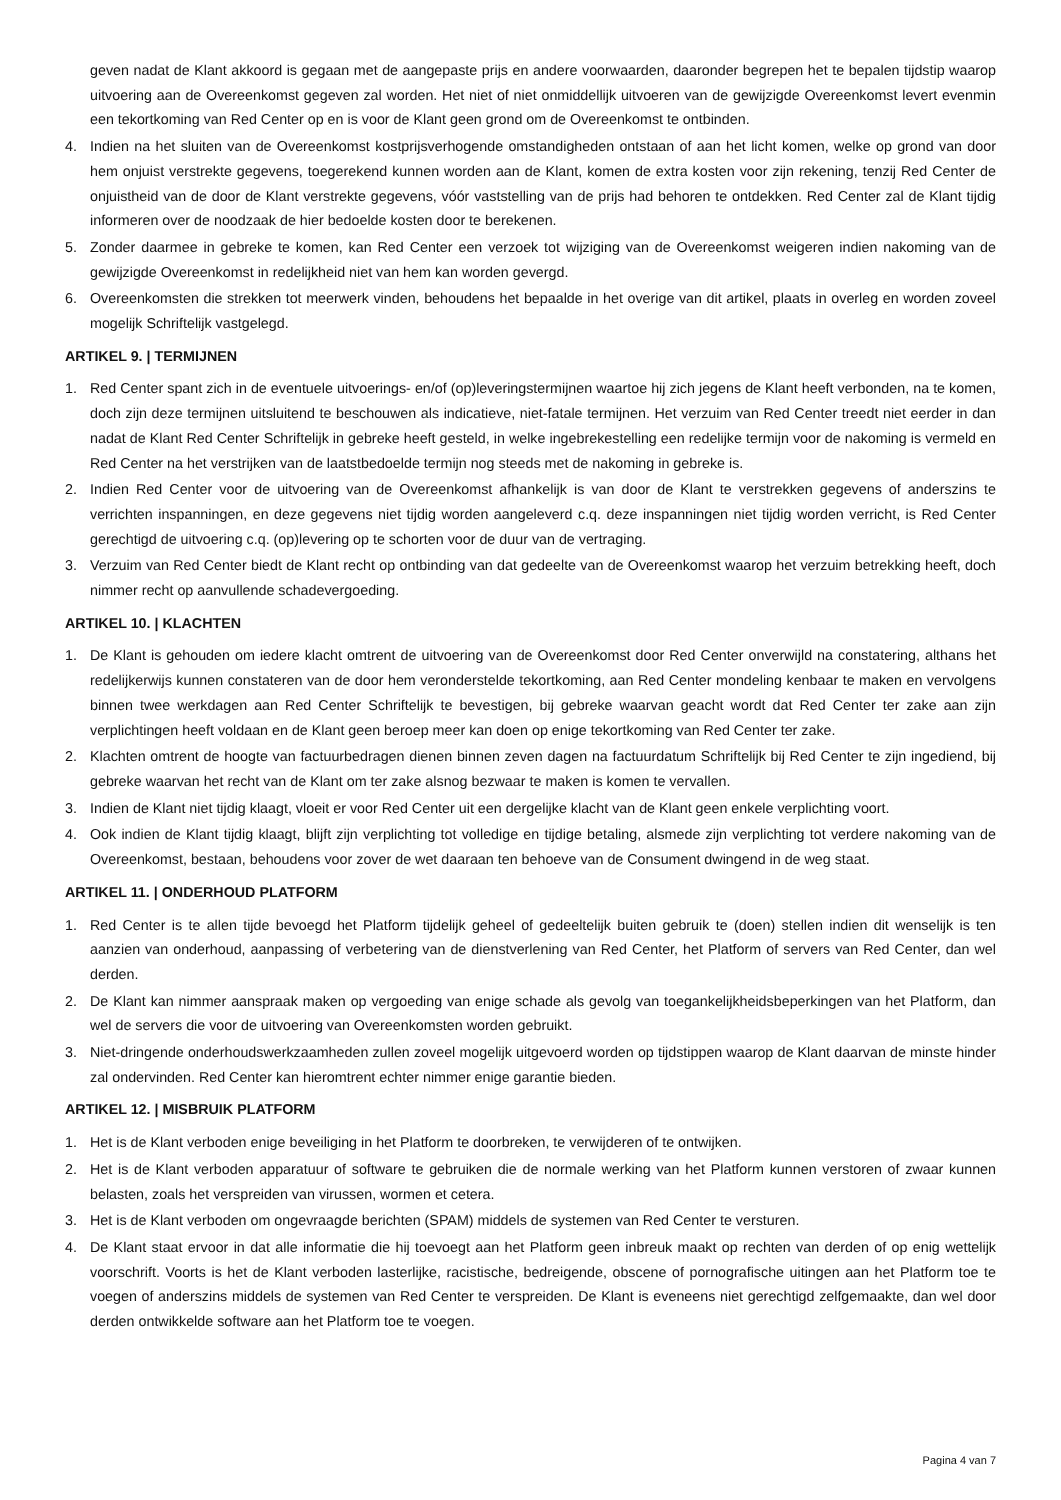geven nadat de Klant akkoord is gegaan met de aangepaste prijs en andere voorwaarden, daaronder begrepen het te bepalen tijdstip waarop uitvoering aan de Overeenkomst gegeven zal worden. Het niet of niet onmiddellijk uitvoeren van de gewijzigde Overeenkomst levert evenmin een tekortkoming van Red Center op en is voor de Klant geen grond om de Overeenkomst te ontbinden.
4. Indien na het sluiten van de Overeenkomst kostprijsverhogende omstandigheden ontstaan of aan het licht komen, welke op grond van door hem onjuist verstrekte gegevens, toegerekend kunnen worden aan de Klant, komen de extra kosten voor zijn rekening, tenzij Red Center de onjuistheid van de door de Klant verstrekte gegevens, vóór vaststelling van de prijs had behoren te ontdekken. Red Center zal de Klant tijdig informeren over de noodzaak de hier bedoelde kosten door te berekenen.
5. Zonder daarmee in gebreke te komen, kan Red Center een verzoek tot wijziging van de Overeenkomst weigeren indien nakoming van de gewijzigde Overeenkomst in redelijkheid niet van hem kan worden gevergd.
6. Overeenkomsten die strekken tot meerwerk vinden, behoudens het bepaalde in het overige van dit artikel, plaats in overleg en worden zoveel mogelijk Schriftelijk vastgelegd.
ARTIKEL 9. | TERMIJNEN
1. Red Center spant zich in de eventuele uitvoerings- en/of (op)leveringstermijnen waartoe hij zich jegens de Klant heeft verbonden, na te komen, doch zijn deze termijnen uitsluitend te beschouwen als indicatieve, niet-fatale termijnen. Het verzuim van Red Center treedt niet eerder in dan nadat de Klant Red Center Schriftelijk in gebreke heeft gesteld, in welke ingebrekestelling een redelijke termijn voor de nakoming is vermeld en Red Center na het verstrijken van de laatstbedoelde termijn nog steeds met de nakoming in gebreke is.
2. Indien Red Center voor de uitvoering van de Overeenkomst afhankelijk is van door de Klant te verstrekken gegevens of anderszins te verrichten inspanningen, en deze gegevens niet tijdig worden aangeleverd c.q. deze inspanningen niet tijdig worden verricht, is Red Center gerechtigd de uitvoering c.q. (op)levering op te schorten voor de duur van de vertraging.
3. Verzuim van Red Center biedt de Klant recht op ontbinding van dat gedeelte van de Overeenkomst waarop het verzuim betrekking heeft, doch nimmer recht op aanvullende schadevergoeding.
ARTIKEL 10. | KLACHTEN
1. De Klant is gehouden om iedere klacht omtrent de uitvoering van de Overeenkomst door Red Center onverwijld na constatering, althans het redelijkerwijs kunnen constateren van de door hem veronderstelde tekortkoming, aan Red Center mondeling kenbaar te maken en vervolgens binnen twee werkdagen aan Red Center Schriftelijk te bevestigen, bij gebreke waarvan geacht wordt dat Red Center ter zake aan zijn verplichtingen heeft voldaan en de Klant geen beroep meer kan doen op enige tekortkoming van Red Center ter zake.
2. Klachten omtrent de hoogte van factuurbedragen dienen binnen zeven dagen na factuurdatum Schriftelijk bij Red Center te zijn ingediend, bij gebreke waarvan het recht van de Klant om ter zake alsnog bezwaar te maken is komen te vervallen.
3. Indien de Klant niet tijdig klaagt, vloeit er voor Red Center uit een dergelijke klacht van de Klant geen enkele verplichting voort.
4. Ook indien de Klant tijdig klaagt, blijft zijn verplichting tot volledige en tijdige betaling, alsmede zijn verplichting tot verdere nakoming van de Overeenkomst, bestaan, behoudens voor zover de wet daaraan ten behoeve van de Consument dwingend in de weg staat.
ARTIKEL 11. | ONDERHOUD PLATFORM
1. Red Center is te allen tijde bevoegd het Platform tijdelijk geheel of gedeeltelijk buiten gebruik te (doen) stellen indien dit wenselijk is ten aanzien van onderhoud, aanpassing of verbetering van de dienstverlening van Red Center, het Platform of servers van Red Center, dan wel derden.
2. De Klant kan nimmer aanspraak maken op vergoeding van enige schade als gevolg van toegankelijkheidsbeperkingen van het Platform, dan wel de servers die voor de uitvoering van Overeenkomsten worden gebruikt.
3. Niet-dringende onderhoudswerkzaamheden zullen zoveel mogelijk uitgevoerd worden op tijdstippen waarop de Klant daarvan de minste hinder zal ondervinden. Red Center kan hieromtrent echter nimmer enige garantie bieden.
ARTIKEL 12. | MISBRUIK PLATFORM
1. Het is de Klant verboden enige beveiliging in het Platform te doorbreken, te verwijderen of te ontwijken.
2. Het is de Klant verboden apparatuur of software te gebruiken die de normale werking van het Platform kunnen verstoren of zwaar kunnen belasten, zoals het verspreiden van virussen, wormen et cetera.
3. Het is de Klant verboden om ongevraagde berichten (SPAM) middels de systemen van Red Center te versturen.
4. De Klant staat ervoor in dat alle informatie die hij toevoegt aan het Platform geen inbreuk maakt op rechten van derden of op enig wettelijk voorschrift. Voorts is het de Klant verboden lasterlijke, racistische, bedreigende, obscene of pornografische uitingen aan het Platform toe te voegen of anderszins middels de systemen van Red Center te verspreiden. De Klant is eveneens niet gerechtigd zelfgemaakte, dan wel door derden ontwikkelde software aan het Platform toe te voegen.
Pagina 4 van 7